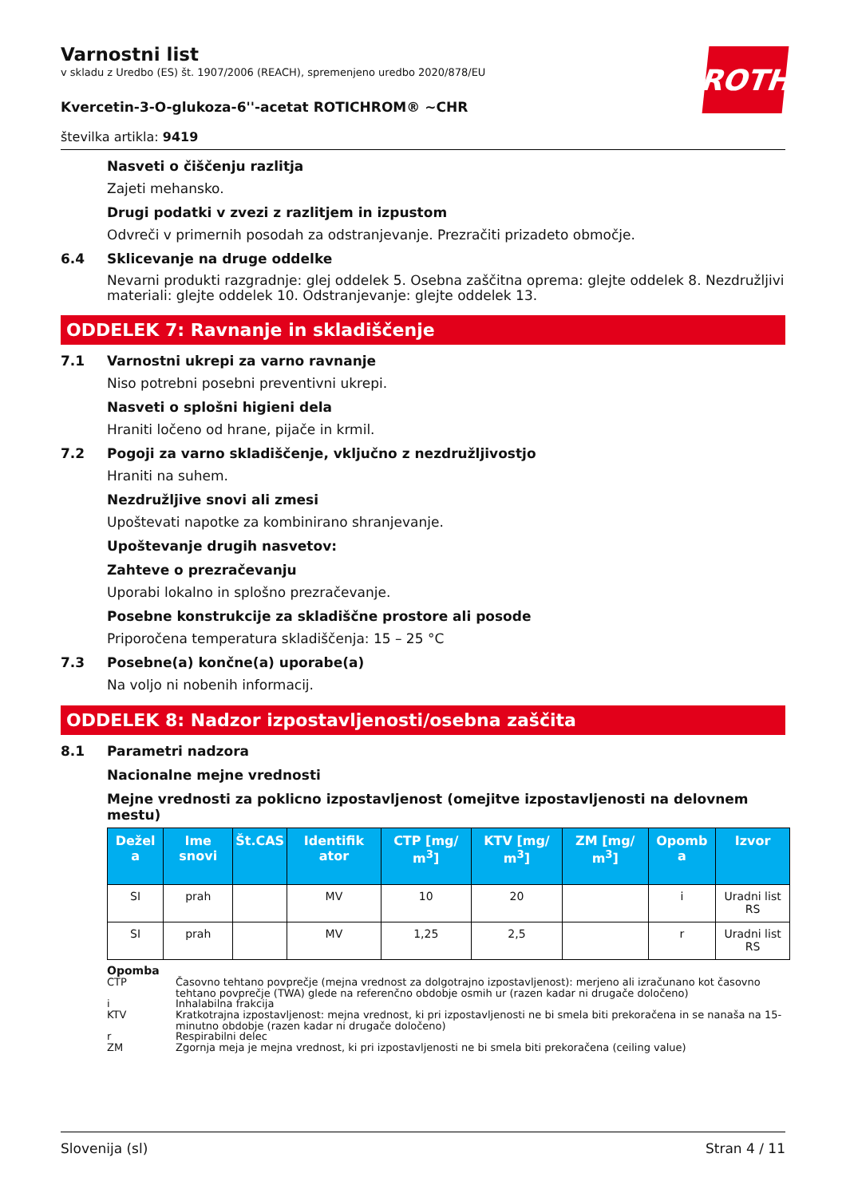ROTH
Varnostni list
v skladu z Uredbo (ES) št. 1907/2006 (REACH), spremenjeno uredbo 2020/878/EU
Kvercetin-3-O-glukoza-6''-acetat ROTICHROM® ~CHR
številka artikla: 9419
Nasveti o čiščenju razlitja
Zajeti mehansko.
Drugi podatki v zvezi z razlitjem in izpustom
Odvreči v primernih posodah za odstranjevanje. Prezračiti prizadeto območje.
6.4 Sklicevanje na druge oddelke
Nevarni produkti razgradnje: glej oddelek 5. Osebna zaščitna oprema: glejte oddelek 8. Nezdružljivi materiali: glejte oddelek 10. Odstranjevanje: glejte oddelek 13.
ODDELEK 7: Ravnanje in skladiščenje
7.1 Varnostni ukrepi za varno ravnanje
Niso potrebni posebni preventivni ukrepi.
Nasveti o splošni higieni dela
Hraniti ločeno od hrane, pijače in krmil.
7.2 Pogoji za varno skladiščenje, vključno z nezdružljivostjo
Hraniti na suhem.
Nezdružljive snovi ali zmesi
Upoštevati napotke za kombinirano shranjevanje.
Upoštevanje drugih nasvetov:
Zahteve o prezračevanju
Uporabi lokalno in splošno prezračevanje.
Posebne konstrukcije za skladiščne prostore ali posode
Priporočena temperatura skladiščenja: 15 – 25 °C
7.3 Posebne(a) končne(a) uporabe(a)
Na voljo ni nobenih informacij.
ODDELEK 8: Nadzor izpostavljenosti/osebna zaščita
8.1 Parametri nadzora
Nacionalne mejne vrednosti
Mejne vrednosti za poklicno izpostavljenost (omejitve izpostavljenosti na delovnem mestu)
| Dežel a | Ime snovi | Št.CAS | Identifik ator | CTP [mg/ m<sup>3</sup>] | KTV [mg/ m<sup>3</sup>] | ZM [mg/ m<sup>3</sup>] | Opomb a | Izvor |
| --- | --- | --- | --- | --- | --- | --- | --- | --- |
| SI | prah | | MV | 10 | 20 | | i | Uradni list RS |
| SI | prah | | MV | 1,25 | 2,5 | | r | Uradni list RS |
Opomba
CTP Časovno tehtano povprečje (mejna vrednost za dolgotrajno izpostavljenost): merjeno ali izračunano kot časovno tehtano povprečje (TWA) glede na referenčno obdobje osmih ur (razen kadar ni drugače določeno)
i Inhalabilna frakcija
KTV Kratkotrajna izpostavljenost: mejna vrednost, ki pri izpostavljenosti ne bi smela biti prekoračena in se nanaša na 15-minutno obdobje (razen kadar ni drugače določeno)
r Respirabilni delec
ZM Zgornja meja je mejna vrednost, ki pri izpostavljenosti ne bi smela biti prekoračena (ceiling value)
Slovenija (sl) Stran 4 / 11